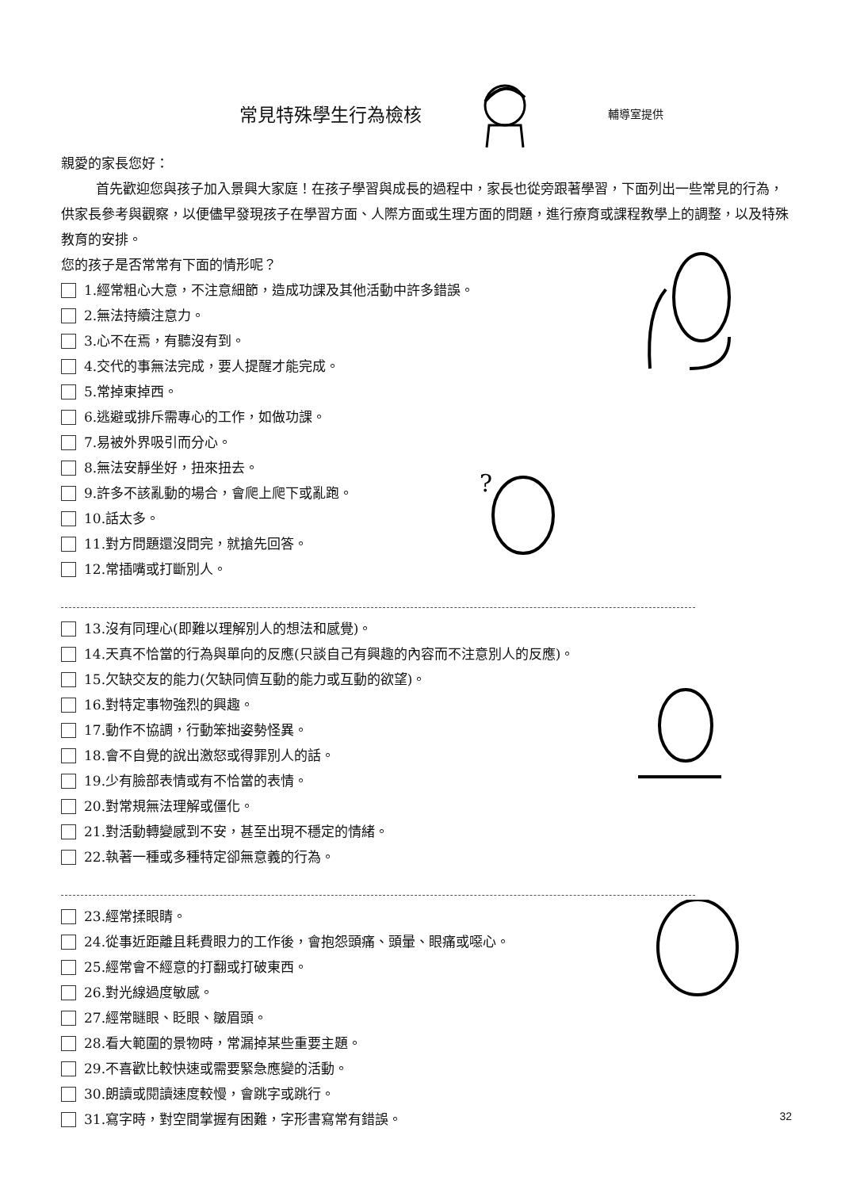常見特殊學生行為檢核
輔導室提供
親愛的家長您好：
首先歡迎您與孩子加入景興大家庭！在孩子學習與成長的過程中，家長也從旁跟著學習，下面列出一些常見的行為，供家長參考與觀察，以便儘早發現孩子在學習方面、人際方面或生理方面的問題，進行療育或課程教學上的調整，以及特殊教育的安排。
您的孩子是否常常有下面的情形呢？
1.經常粗心大意，不注意細節，造成功課及其他活動中許多錯誤。
2.無法持續注意力。
3.心不在焉，有聽沒有到。
4.交代的事無法完成，要人提醒才能完成。
5.常掉東掉西。
6.逃避或排斥需專心的工作，如做功課。
7.易被外界吸引而分心。
8.無法安靜坐好，扭來扭去。
9.許多不該亂動的場合，會爬上爬下或亂跑。
10.話太多。
11.對方問題還沒問完，就搶先回答。
12.常插嘴或打斷別人。
13.沒有同理心(即難以理解別人的想法和感覺)。
14.天真不恰當的行為與單向的反應(只談自己有興趣的內容而不注意別人的反應)。
15.欠缺交友的能力(欠缺同儕互動的能力或互動的欲望)。
16.對特定事物強烈的興趣。
17.動作不協調，行動笨拙姿勢怪異。
18.會不自覺的說出激怒或得罪別人的話。
19.少有臉部表情或有不恰當的表情。
20.對常規無法理解或僵化。
21.對活動轉變感到不安，甚至出現不穩定的情緒。
22.執著一種或多種特定卻無意義的行為。
23.經常揉眼睛。
24.從事近距離且耗費眼力的工作後，會抱怨頭痛、頭暈、眼痛或噁心。
25.經常會不經意的打翻或打破東西。
26.對光線過度敏感。
27.經常瞇眼、眨眼、皺眉頭。
28.看大範圍的景物時，常漏掉某些重要主題。
29.不喜歡比較快速或需要緊急應變的活動。
30.朗讀或閱讀速度較慢，會跳字或跳行。
31.寫字時，對空間掌握有困難，字形書寫常有錯誤。
?
32